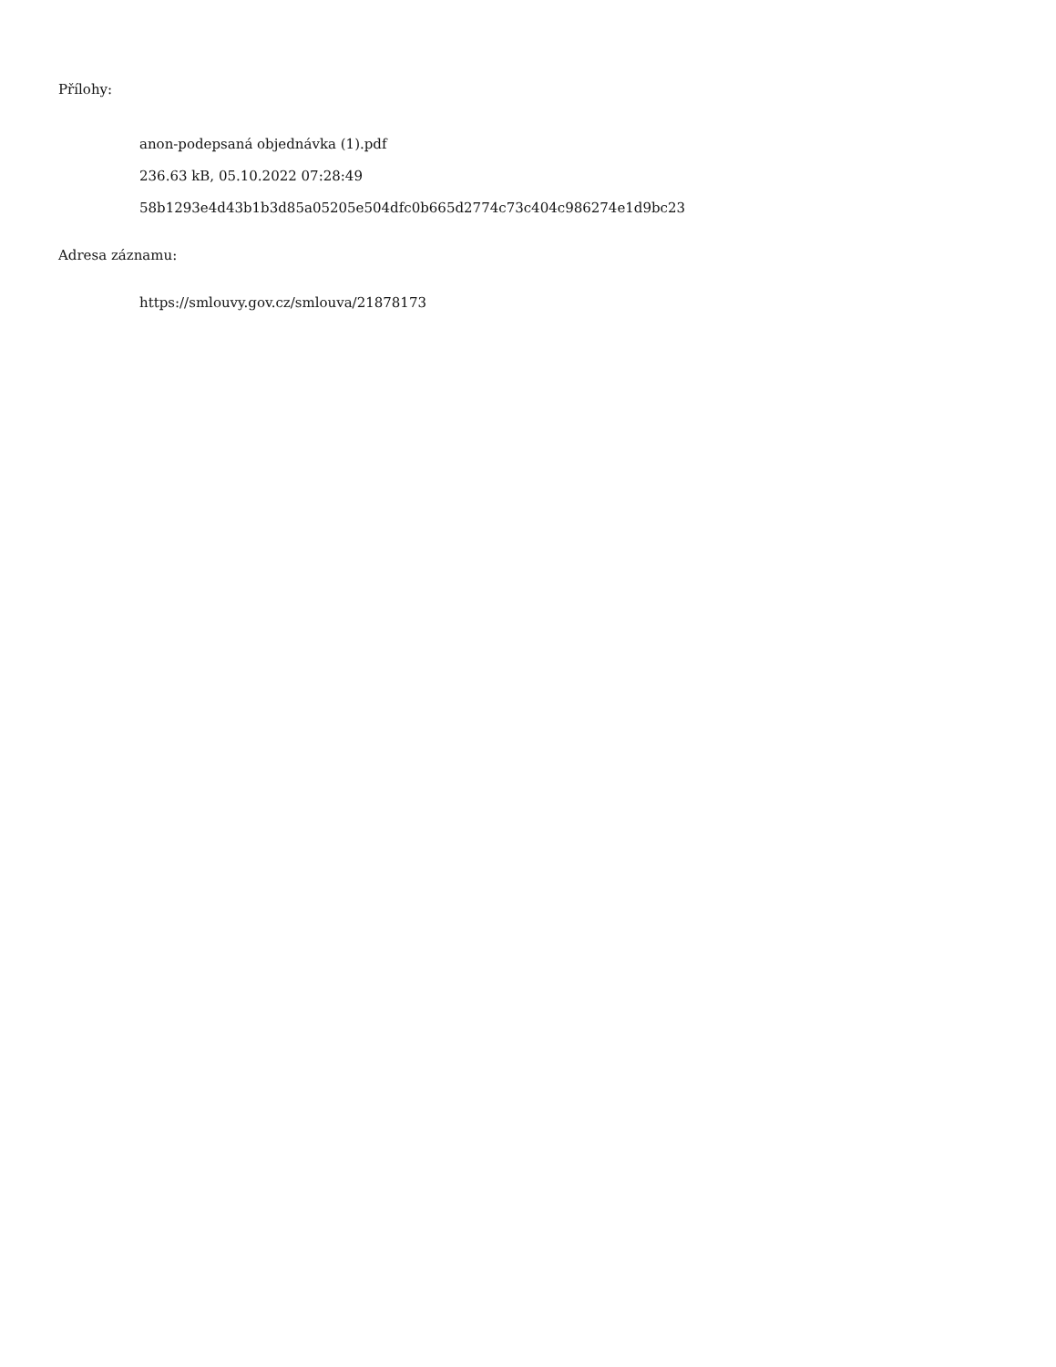Přílohy:
anon-podepsaná objednávka (1).pdf
236.63 kB, 05.10.2022 07:28:49
58b1293e4d43b1b3d85a05205e504dfc0b665d2774c73c404c986274e1d9bc23
Adresa záznamu:
https://smlouvy.gov.cz/smlouva/21878173